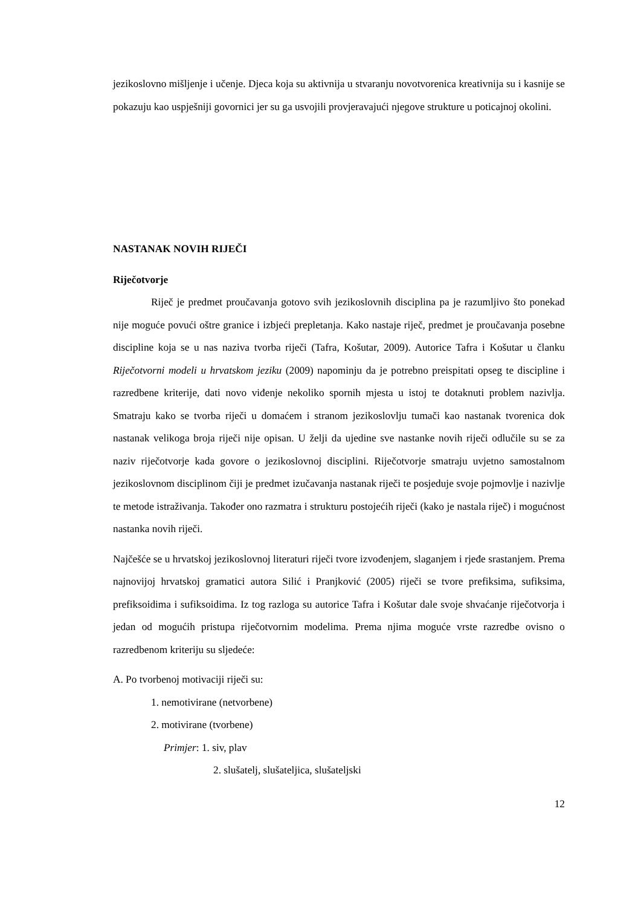jezikoslovno mišljenje i učenje. Djeca koja su aktivnija u stvaranju novotvorenica kreativnija su i kasnije se pokazuju kao uspješniji govornici jer su ga usvojili provjeravajući njegove strukture u poticajnoj okolini.
NASTANAK NOVIH RIJEČI
Riječotvorje
Riječ je predmet proučavanja gotovo svih jezikoslovnih disciplina pa je razumljivo što ponekad nije moguće povući oštre granice i izbjeći prepletanja. Kako nastaje riječ, predmet je proučavanja posebne discipline koja se u nas naziva tvorba riječi (Tafra, Košutar, 2009). Autorice Tafra i Košutar u članku Riječotvorni modeli u hrvatskom jeziku (2009) napominju da je potrebno preispitati opseg te discipline i razredbene kriterije, dati novo viđenje nekoliko spornih mjesta u istoj te dotaknuti problem nazivlja. Smatraju kako se tvorba riječi u domaćem i stranom jezikoslovlju tumači kao nastanak tvorenica dok nastanak velikoga broja riječi nije opisan. U želji da ujedine sve nastanke novih riječi odlučile su se za naziv riječotvorje kada govore o jezikoslovnoj disciplini. Riječotvorje smatraju uvjetno samostalnom jezikoslovnom disciplinom čiji je predmet izučavanja nastanak riječi te posjeduje svoje pojmovlje i nazivlje te metode istraživanja. Također ono razmatra i strukturu postojećih riječi (kako je nastala riječ) i mogućnost nastanka novih riječi.
Najčešće se u hrvatskoj jezikoslovnoj literaturi riječi tvore izvođenjem, slaganjem i rjeđe srastanjem. Prema najnovijoj hrvatskoj gramatici autora Silić i Pranjković (2005) riječi se tvore prefiksima, sufiksima, prefiksoidima i sufiksoidima. Iz tog razloga su autorice Tafra i Košutar dale svoje shvaćanje riječotvorja i jedan od mogućih pristupa riječotvornim modelima. Prema njima moguće vrste razredbe ovisno o razredbenom kriteriju su sljedeće:
A. Po tvorbenoj motivaciji riječi su:
1. nemotivirane (netvorbene)
2. motivirane (tvorbene)
Primjer: 1. siv, plav
2. slušatelj, slušateljica, slušateljski
12